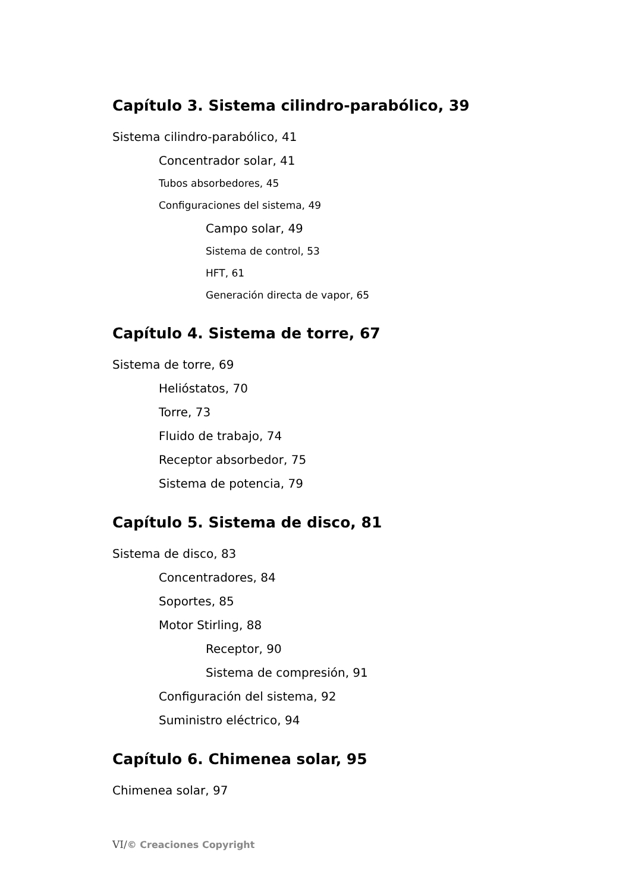Capítulo 3. Sistema cilindro-parabólico, 39
Sistema cilindro-parabólico, 41
Concentrador solar, 41
Tubos absorbedores, 45
Configuraciones del sistema, 49
Campo solar, 49
Sistema de control, 53
HFT, 61
Generación directa de vapor, 65
Capítulo 4. Sistema de torre, 67
Sistema de torre, 69
Helióstatos, 70
Torre, 73
Fluido de trabajo, 74
Receptor absorbedor, 75
Sistema de potencia, 79
Capítulo 5. Sistema de disco, 81
Sistema de disco, 83
Concentradores, 84
Soportes, 85
Motor Stirling, 88
Receptor, 90
Sistema de compresión, 91
Configuración del sistema, 92
Suministro eléctrico, 94
Capítulo 6. Chimenea solar, 95
Chimenea solar, 97
VI/© Creaciones Copyright